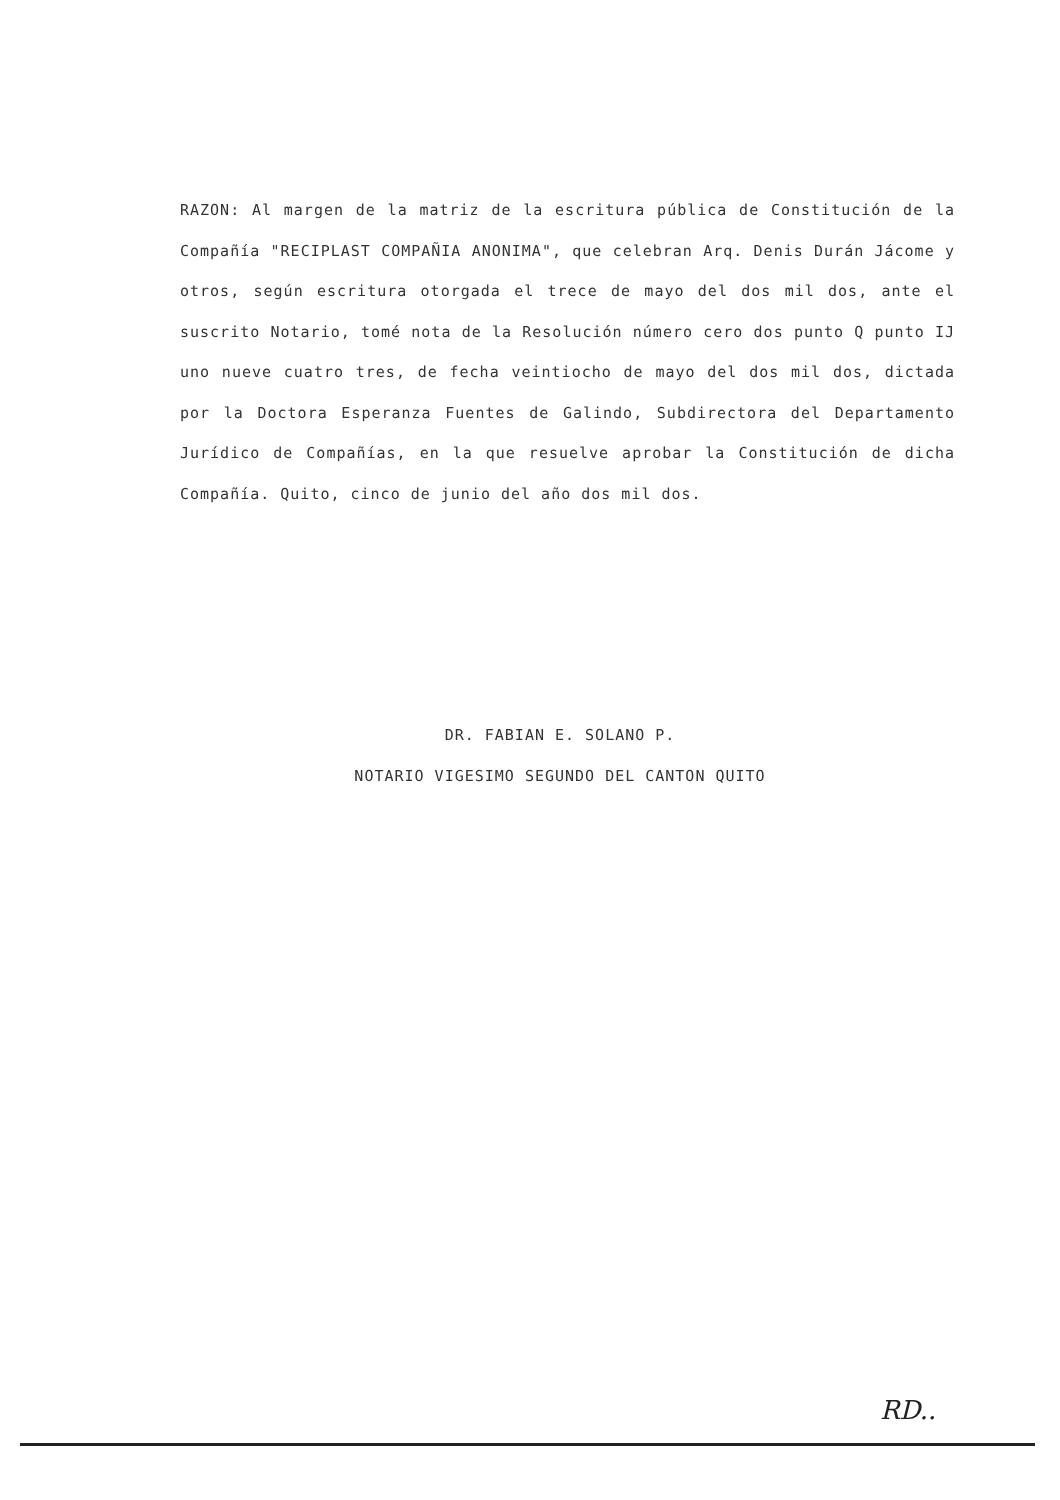RAZON: Al margen de la matriz de la escritura pública de Constitución de la Compañía "RECIPLAST COMPAÑIA ANONIMA", que celebran Arq. Denis Durán Jácome y otros, según escritura otorgada el trece de mayo del dos mil dos, ante el suscrito Notario, tomé nota de la Resolución número cero dos punto Q punto IJ uno nueve cuatro tres, de fecha veintiocho de mayo del dos mil dos, dictada por la Doctora Esperanza Fuentes de Galindo, Subdirectora del Departamento Jurídico de Compañías, en la que resuelve aprobar la Constitución de dicha Compañía. Quito, cinco de junio del año dos mil dos.
DR. FABIAN E. SOLANO P.
NOTARIO VIGESIMO SEGUNDO DEL CANTON QUITO
RD..